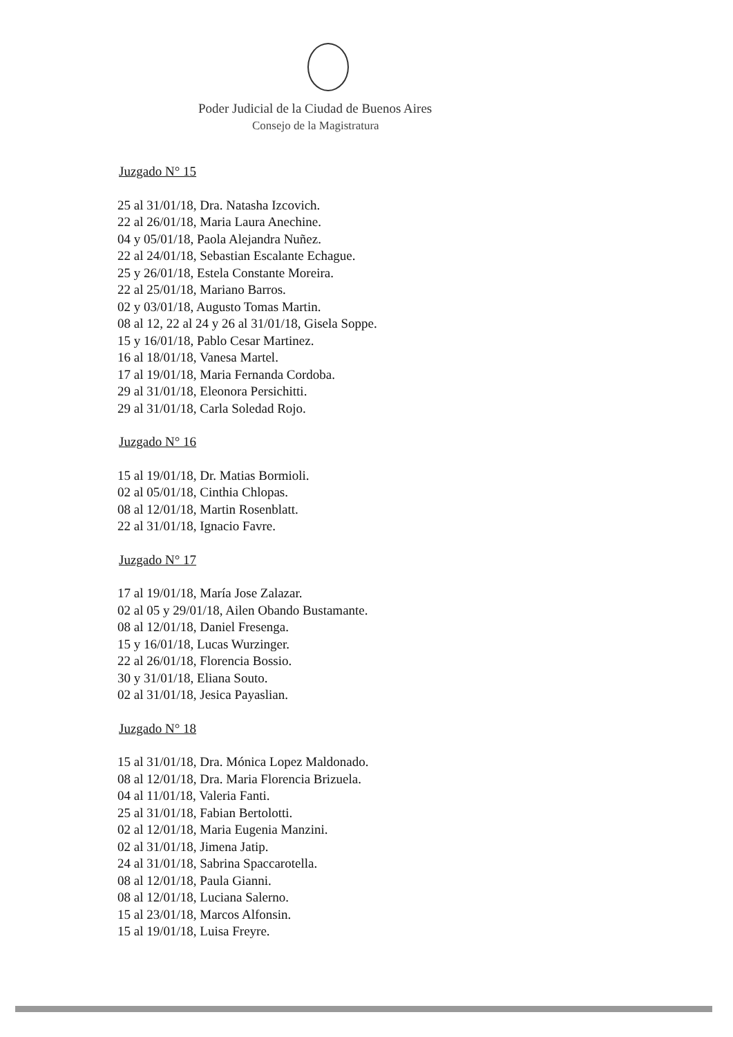Poder Judicial de la Ciudad de Buenos Aires
Consejo de la Magistratura
Juzgado N° 15
25 al 31/01/18, Dra. Natasha Izcovich.
22 al 26/01/18, Maria Laura Anechine.
04 y 05/01/18, Paola Alejandra Nuñez.
22 al 24/01/18, Sebastian Escalante Echague.
25 y 26/01/18, Estela Constante Moreira.
22 al 25/01/18, Mariano Barros.
02 y 03/01/18, Augusto Tomas Martin.
08 al 12, 22 al 24 y 26 al 31/01/18, Gisela Soppe.
15 y 16/01/18, Pablo Cesar Martinez.
16 al 18/01/18, Vanesa Martel.
17 al 19/01/18, Maria Fernanda Cordoba.
29 al 31/01/18, Eleonora Persichitti.
29 al 31/01/18, Carla Soledad Rojo.
Juzgado N° 16
15 al 19/01/18, Dr. Matias Bormioli.
02 al 05/01/18, Cinthia Chlopas.
08 al 12/01/18, Martin Rosenblatt.
22 al 31/01/18, Ignacio Favre.
Juzgado N° 17
17 al 19/01/18, María Jose Zalazar.
02 al 05 y 29/01/18, Ailen Obando Bustamante.
08 al 12/01/18, Daniel Fresenga.
15 y 16/01/18, Lucas Wurzinger.
22 al 26/01/18, Florencia Bossio.
30 y 31/01/18, Eliana Souto.
02 al 31/01/18, Jesica Payaslian.
Juzgado N° 18
15 al 31/01/18, Dra. Mónica Lopez Maldonado.
08 al 12/01/18, Dra. Maria Florencia Brizuela.
04 al 11/01/18, Valeria Fanti.
25 al 31/01/18, Fabian Bertolotti.
02 al 12/01/18, Maria Eugenia Manzini.
02 al 31/01/18, Jimena Jatip.
24 al 31/01/18, Sabrina Spaccarotella.
08 al 12/01/18, Paula Gianni.
08 al 12/01/18, Luciana Salerno.
15 al 23/01/18, Marcos Alfonsin.
15 al 19/01/18, Luisa Freyre.